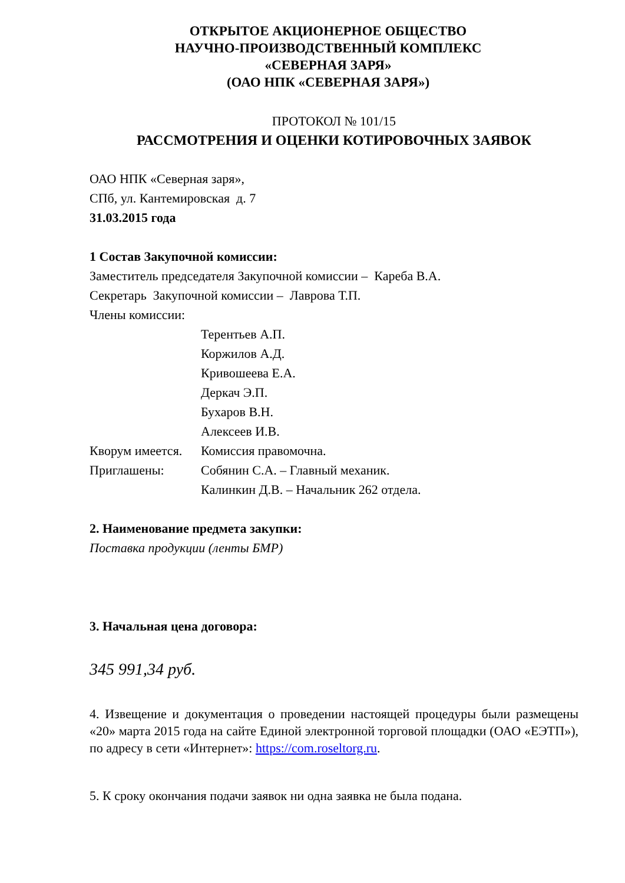ОТКРЫТОЕ АКЦИОНЕРНОЕ ОБЩЕСТВО
НАУЧНО-ПРОИЗВОДСТВЕННЫЙ КОМПЛЕКС
«СЕВЕРНАЯ ЗАРЯ»
(ОАО НПК «СЕВЕРНАЯ ЗАРЯ»)
ПРОТОКОЛ № 101/15
РАССМОТРЕНИЯ И ОЦЕНКИ КОТИРОВОЧНЫХ ЗАЯВОК
ОАО НПК «Северная заря»,
СПб, ул. Кантемировская д. 7
31.03.2015 года
1 Состав Закупочной комиссии:
Заместитель председателя Закупочной комиссии – Кареба В.А.
Секретарь Закупочной комиссии – Лаврова Т.П.
Члены комиссии:
Терентьев А.П.
Коржилов А.Д.
Кривошеева Е.А.
Деркач Э.П.
Бухаров В.Н.
Алексеев И.В.
Кворум имеется. Комиссия правомочна.
Приглашены: Собянин С.А. – Главный механик.
Калинкин Д.В. – Начальник 262 отдела.
2. Наименование предмета закупки:
Поставка продукции (ленты БМР)
3. Начальная цена договора:
345 991,34 руб.
4. Извещение и документация о проведении настоящей процедуры были размещены «20» марта 2015 года на сайте Единой электронной торговой площадки (ОАО «ЕЭТП»), по адресу в сети «Интернет»: https://com.roseltorg.ru.
5. К сроку окончания подачи заявок ни одна заявка не была подана.